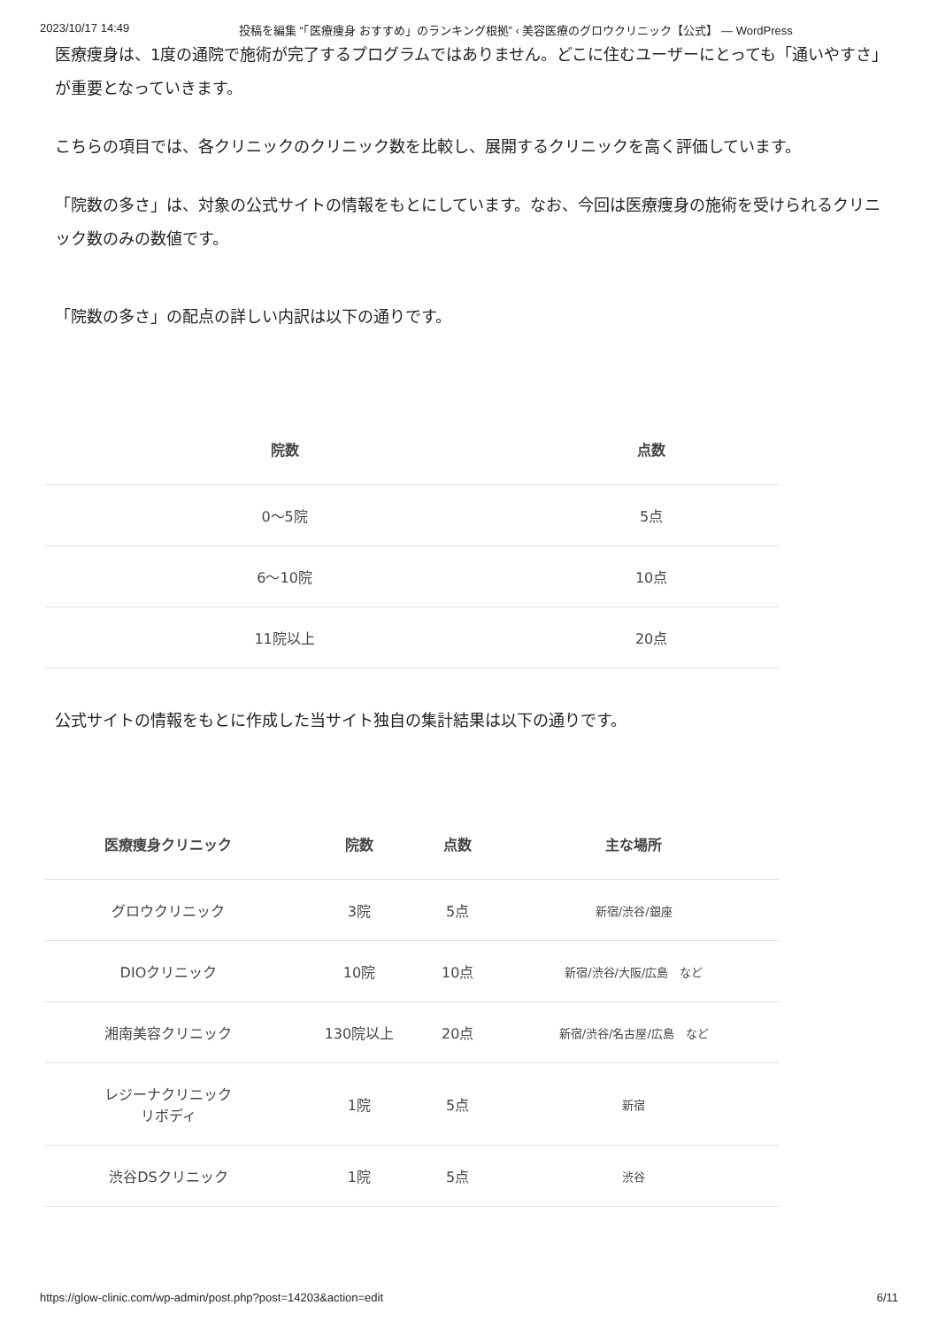2023/10/17 14:49 投稿を編集 “「医療痩身 おすすめ」のランキング根拠” ‹ 美容医療のグロウクリニック【公式】 — WordPress
医療痩身は、1度の通院で施術が完了するプログラムではありません。どこに住むユーザーにとっても「通いやすさ」が重要となっていきます。
こちらの項目では、各クリニックのクリニック数を比較し、展開するクリニックを高く評価しています。
「院数の多さ」は、対象の公式サイトの情報をもとにしています。なお、今回は医療痩身の施術を受けられるクリニック数のみの数値です。
「院数の多さ」の配点の詳しい内訳は以下の通りです。
| 院数 | 点数 |
| --- | --- |
| 0〜5院 | 5点 |
| 6〜10院 | 10点 |
| 11院以上 | 20点 |
公式サイトの情報をもとに作成した当サイト独自の集計結果は以下の通りです。
| 医療痩身クリニック | 院数 | 点数 | 主な場所 |
| --- | --- | --- | --- |
| グロウクリニック | 3院 | 5点 | 新宿/渋谷/銀座 |
| DIOクリニック | 10院 | 10点 | 新宿/渋谷/大阪/広島 など |
| 湘南美容クリニック | 130院以上 | 20点 | 新宿/渋谷/名古屋/広島 など |
| レジーナクリニック リボディ | 1院 | 5点 | 新宿 |
| 渋谷DSクリニック | 1院 | 5点 | 渋谷 |
https://glow-clinic.com/wp-admin/post.php?post=14203&action=edit 6/11